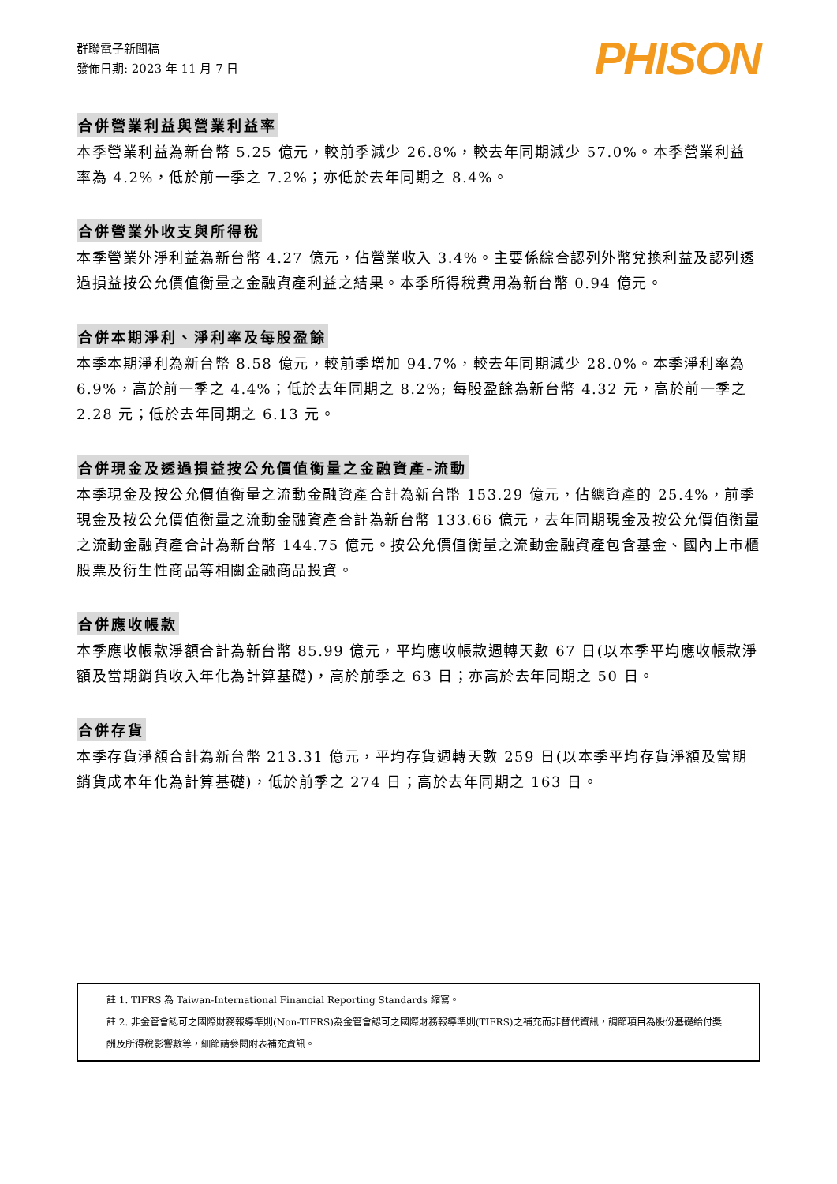群聯電子新聞稿
發佈日期: 2023 年 11 月 7 日
PHISON
合併營業利益與營業利益率
本季營業利益為新台幣 5.25 億元，較前季減少 26.8%，較去年同期減少 57.0%。本季營業利益率為 4.2%，低於前一季之 7.2%；亦低於去年同期之 8.4%。
合併營業外收支與所得稅
本季營業外淨利益為新台幣 4.27 億元，佔營業收入 3.4%。主要係綜合認列外幣兌換利益及認列透過損益按公允價值衡量之金融資產利益之結果。本季所得稅費用為新台幣 0.94 億元。
合併本期淨利、淨利率及每股盈餘
本季本期淨利為新台幣 8.58 億元，較前季增加 94.7%，較去年同期減少 28.0%。本季淨利率為 6.9%，高於前一季之 4.4%；低於去年同期之 8.2%; 每股盈餘為新台幣 4.32 元，高於前一季之 2.28 元；低於去年同期之 6.13 元。
合併現金及透過損益按公允價值衡量之金融資產-流動
本季現金及按公允價值衡量之流動金融資產合計為新台幣 153.29 億元，佔總資產的 25.4%，前季現金及按公允價值衡量之流動金融資產合計為新台幣 133.66 億元，去年同期現金及按公允價值衡量之流動金融資產合計為新台幣 144.75 億元。按公允價值衡量之流動金融資產包含基金、國內上市櫃股票及衍生性商品等相關金融商品投資。
合併應收帳款
本季應收帳款淨額合計為新台幣 85.99 億元，平均應收帳款週轉天數 67 日(以本季平均應收帳款淨額及當期銷貨收入年化為計算基礎)，高於前季之 63 日；亦高於去年同期之 50 日。
合併存貨
本季存貨淨額合計為新台幣 213.31 億元，平均存貨週轉天數 259 日(以本季平均存貨淨額及當期銷貨成本年化為計算基礎)，低於前季之 274 日；高於去年同期之 163 日。
註 1. TIFRS 為 Taiwan-International Financial Reporting Standards 縮寫。
註 2. 非金管會認可之國際財務報導準則(Non-TIFRS)為金管會認可之國際財務報導準則(TIFRS)之補充而非替代資訊，調節項目為股份基礎給付獎酬及所得稅影響數等，細節請參閱附表補充資訊。